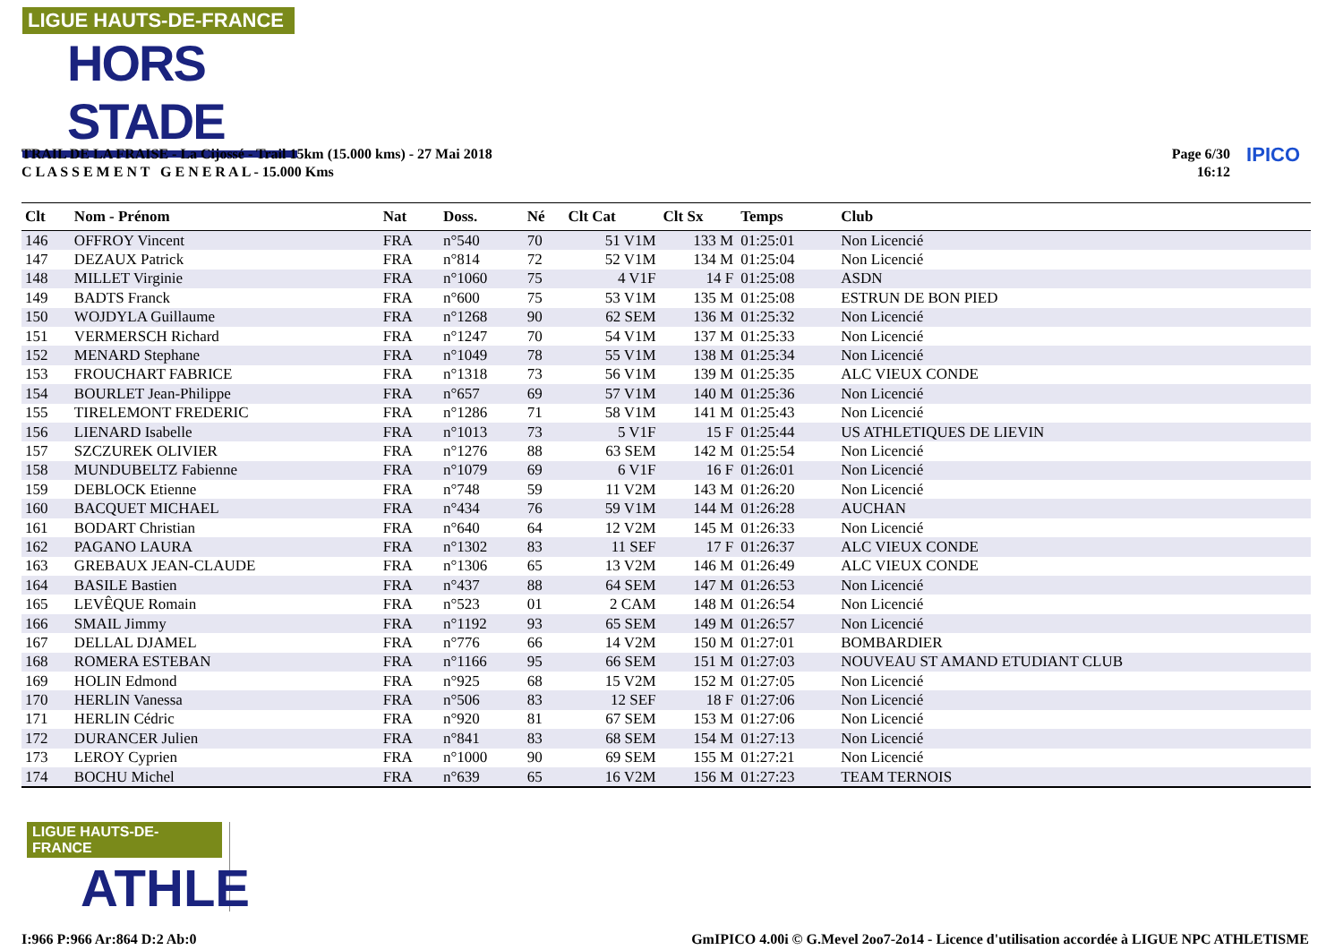LIGUE HAUTS-DE-FRANCE
HORS STADE
TRAIL DE LA FRAISE - La Cijossé - Trail 15km (15.000 kms) - 27 Mai 2018
C L A S S E M E N T G E N E R A L - 15.000 Kms
Page 6/30
16:12
IPICO
| Clt | Nom - Prénom | Nat | Doss. | Né | Clt Cat | Clt Sx | Temps | Club |
| --- | --- | --- | --- | --- | --- | --- | --- | --- |
| 146 | OFFROY Vincent | FRA | n°540 | 70 | 51 V1M | 133 M | 01:25:01 | Non Licencié |
| 147 | DEZAUX Patrick | FRA | n°814 | 72 | 52 V1M | 134 M | 01:25:04 | Non Licencié |
| 148 | MILLET Virginie | FRA | n°1060 | 75 | 4 V1F | 14 F | 01:25:08 | ASDN |
| 149 | BADTS Franck | FRA | n°600 | 75 | 53 V1M | 135 M | 01:25:08 | ESTRUN DE BON PIED |
| 150 | WOJDYLA Guillaume | FRA | n°1268 | 90 | 62 SEM | 136 M | 01:25:32 | Non Licencié |
| 151 | VERMERSCH Richard | FRA | n°1247 | 70 | 54 V1M | 137 M | 01:25:33 | Non Licencié |
| 152 | MENARD Stephane | FRA | n°1049 | 78 | 55 V1M | 138 M | 01:25:34 | Non Licencié |
| 153 | FROUCHART FABRICE | FRA | n°1318 | 73 | 56 V1M | 139 M | 01:25:35 | ALC VIEUX CONDE |
| 154 | BOURLET Jean-Philippe | FRA | n°657 | 69 | 57 V1M | 140 M | 01:25:36 | Non Licencié |
| 155 | TIRELEMONT FREDERIC | FRA | n°1286 | 71 | 58 V1M | 141 M | 01:25:43 | Non Licencié |
| 156 | LIENARD Isabelle | FRA | n°1013 | 73 | 5 V1F | 15 F | 01:25:44 | US ATHLETIQUES DE LIEVIN |
| 157 | SZCZUREK OLIVIER | FRA | n°1276 | 88 | 63 SEM | 142 M | 01:25:54 | Non Licencié |
| 158 | MUNDUBELTZ Fabienne | FRA | n°1079 | 69 | 6 V1F | 16 F | 01:26:01 | Non Licencié |
| 159 | DEBLOCK Etienne | FRA | n°748 | 59 | 11 V2M | 143 M | 01:26:20 | Non Licencié |
| 160 | BACQUET MICHAEL | FRA | n°434 | 76 | 59 V1M | 144 M | 01:26:28 | AUCHAN |
| 161 | BODART Christian | FRA | n°640 | 64 | 12 V2M | 145 M | 01:26:33 | Non Licencié |
| 162 | PAGANO LAURA | FRA | n°1302 | 83 | 11 SEF | 17 F | 01:26:37 | ALC VIEUX CONDE |
| 163 | GREBAUX JEAN-CLAUDE | FRA | n°1306 | 65 | 13 V2M | 146 M | 01:26:49 | ALC VIEUX CONDE |
| 164 | BASILE Bastien | FRA | n°437 | 88 | 64 SEM | 147 M | 01:26:53 | Non Licencié |
| 165 | LEVÊQUE Romain | FRA | n°523 | 01 | 2 CAM | 148 M | 01:26:54 | Non Licencié |
| 166 | SMAIL Jimmy | FRA | n°1192 | 93 | 65 SEM | 149 M | 01:26:57 | Non Licencié |
| 167 | DELLAL DJAMEL | FRA | n°776 | 66 | 14 V2M | 150 M | 01:27:01 | BOMBARDIER |
| 168 | ROMERA ESTEBAN | FRA | n°1166 | 95 | 66 SEM | 151 M | 01:27:03 | NOUVEAU ST AMAND ETUDIANT CLUB |
| 169 | HOLIN Edmond | FRA | n°925 | 68 | 15 V2M | 152 M | 01:27:05 | Non Licencié |
| 170 | HERLIN Vanessa | FRA | n°506 | 83 | 12 SEF | 18 F | 01:27:06 | Non Licencié |
| 171 | HERLIN Cédric | FRA | n°920 | 81 | 67 SEM | 153 M | 01:27:06 | Non Licencié |
| 172 | DURANCER Julien | FRA | n°841 | 83 | 68 SEM | 154 M | 01:27:13 | Non Licencié |
| 173 | LEROY Cyprien | FRA | n°1000 | 90 | 69 SEM | 155 M | 01:27:21 | Non Licencié |
| 174 | BOCHU Michel | FRA | n°639 | 65 | 16 V2M | 156 M | 01:27:23 | TEAM TERNOIS |
LIGUE HAUTS-DE-FRANCE
ATHLE
I:966 P:966 Ar:864 D:2 Ab:0
GmIPICO 4.00i © G.Mevel 2oo7-2o14 - Licence d'utilisation accordée à LIGUE NPC ATHLETISME